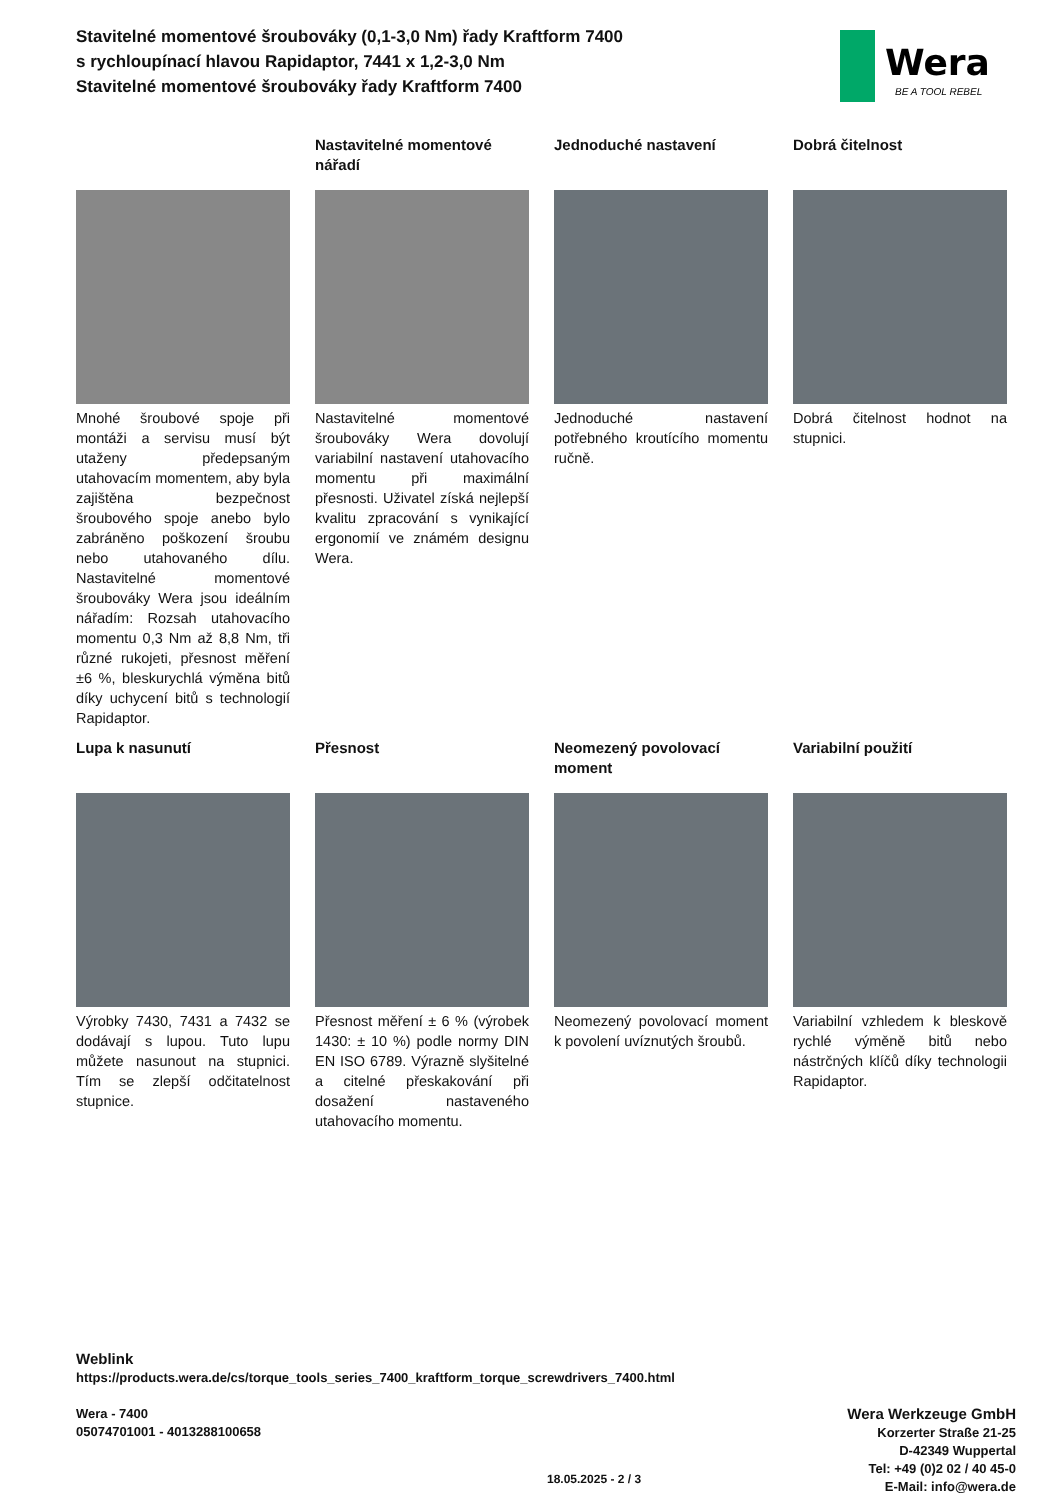Stavitelné momentové šroubováky (0,1-3,0 Nm) řady Kraftform 7400 s rychloupínací hlavou Rapidaptor, 7441 x 1,2-3,0 Nm
Stavitelné momentové šroubováky řady Kraftform 7400
Wera
BE A TOOL REBEL
Mnohé šroubové spoje při montáži a servisu musí být utaženy předepsaným utahovacím momentem, aby byla zajištěna bezpečnost šroubového spoje anebo bylo zabráněno poškození šroubu nebo utahovaného dílu. Nastavitelné momentové šroubováky Wera jsou ideálním nářadím: Rozsah utahovacího momentu 0,3 Nm až 8,8 Nm, tři různé rukojeti, přesnost měření ±6 %, bleskurychlá výměna bitů díky uchycení bitů s technologií Rapidaptor.
Nastavitelné momentové nářadí
Nastavitelné momentové šroubováky Wera dovolují variabilní nastavení utahovacího momentu při maximální přesnosti. Uživatel získá nejlepší kvalitu zpracování s vynikající ergonomií ve známém designu Wera.
Jednoduché nastavení
Jednoduché nastavení potřebného kroutícího momentu ručně.
Dobrá čitelnost
Dobrá čitelnost hodnot na stupnici.
Lupa k nasunutí
Výrobky 7430, 7431 a 7432 se dodávají s lupou. Tuto lupu můžete nasunout na stupnici. Tím se zlepší odčitatelnost stupnice.
Přesnost
Přesnost měření ± 6 % (výrobek 1430: ± 10 %) podle normy DIN EN ISO 6789. Výrazně slyšitelné a citelné přeskakování při dosažení nastaveného utahovacího momentu.
Neomezený povolovací moment
Neomezený povolovací moment k povolení uvíznutých šroubů.
Variabilní použití
Variabilní vzhledem k bleskově rychlé výměně bitů nebo nástrčných klíčů díky technologii Rapidaptor.
Weblink
https://products.wera.de/cs/torque_tools_series_7400_kraftform_torque_screwdrivers_7400.html
Wera - 7400
05074701001 - 4013288100658
Wera Werkzeuge GmbH
Korzerter Straße 21-25
D-42349 Wuppertal
Tel: +49 (0)2 02 / 40 45-0
E-Mail: info@wera.de
18.05.2025 - 2 / 3